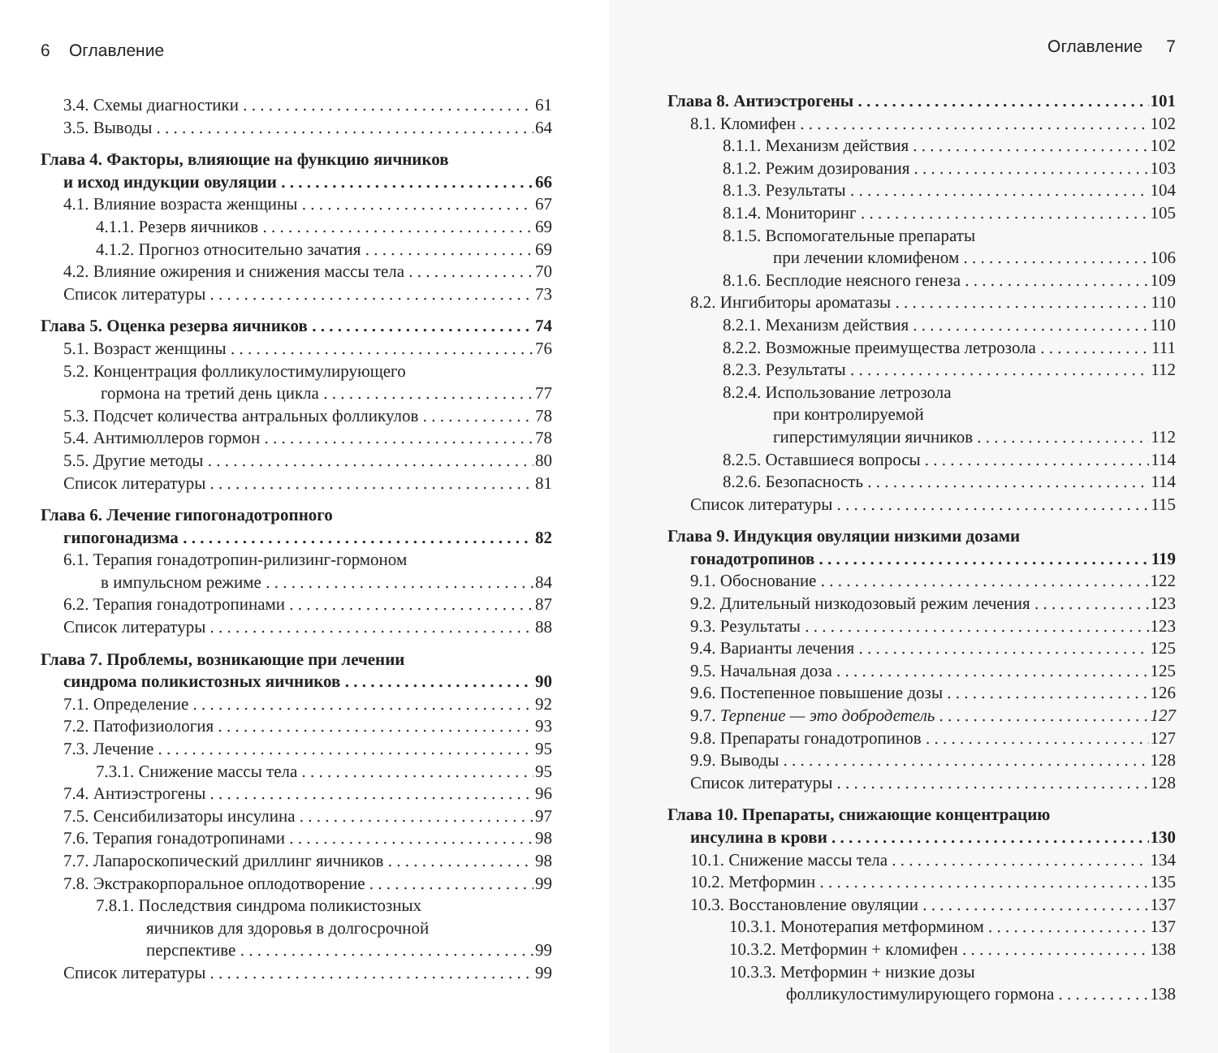6 Оглавление
3.4. Схемы диагностики 61
3.5. Выводы 64
Глава 4. Факторы, влияющие на функцию яичников
и исход индукции овуляции 66
4.1. Влияние возраста женщины 67
4.1.1. Резерв яичников 69
4.1.2. Прогноз относительно зачатия 69
4.2. Влияние ожирения и снижения массы тела 70
Список литературы 73
Глава 5. Оценка резерва яичников 74
5.1. Возраст женщины 76
5.2. Концентрация фолликулостимулирующего
гормона на третий день цикла 77
5.3. Подсчет количества антральных фолликулов 78
5.4. Антимюллеров гормон 78
5.5. Другие методы 80
Список литературы 81
Глава 6. Лечение гипогонадотропного
гипогонадизма 82
6.1. Терапия гонадотропин-рилизинг-гормоном
в импульсном режиме 84
6.2. Терапия гонадотропинами 87
Список литературы 88
Глава 7. Проблемы, возникающие при лечении
синдрома поликистозных яичников 90
7.1. Определение 92
7.2. Патофизиология 93
7.3. Лечение 95
7.3.1. Снижение массы тела 95
7.4. Антиэстрогены 96
7.5. Сенсибилизаторы инсулина 97
7.6. Терапия гонадотропинами 98
7.7. Лапароскопический дриллинг яичников 98
7.8. Экстракорпоральное оплодотворение 99
7.8.1. Последствия синдрома поликистозных
яичников для здоровья в долгосрочной
перспективе 99
Список литературы 99
Оглавление 7
Глава 8. Антиэстрогены 101
8.1. Кломифен 102
8.1.1. Механизм действия 102
8.1.2. Режим дозирования 103
8.1.3. Результаты 104
8.1.4. Мониторинг 105
8.1.5. Вспомогательные препараты
при лечении кломифеном 106
8.1.6. Бесплодие неясного генеза 109
8.2. Ингибиторы ароматазы 110
8.2.1. Механизм действия 110
8.2.2. Возможные преимущества летрозола 111
8.2.3. Результаты 112
8.2.4. Использование летрозола
при контролируемой
гиперстимуляции яичников 112
8.2.5. Оставшиеся вопросы 114
8.2.6. Безопасность 114
Список литературы 115
Глава 9. Индукция овуляции низкими дозами
гонадотропинов 119
9.1. Обоснование 122
9.2. Длительный низкодозовый режим лечения 123
9.3. Результаты 123
9.4. Варианты лечения 125
9.5. Начальная доза 125
9.6. Постепенное повышение дозы 126
9.7. Терпение — это добродетель 127
9.8. Препараты гонадотропинов 127
9.9. Выводы 128
Список литературы 128
Глава 10. Препараты, снижающие концентрацию
инсулина в крови 130
10.1. Снижение массы тела 134
10.2. Метформин 135
10.3. Восстановление овуляции 137
10.3.1. Монотерапия метформином 137
10.3.2. Метформин + кломифен 138
10.3.3. Метформин + низкие дозы
фолликулостимулирующего гормона 138